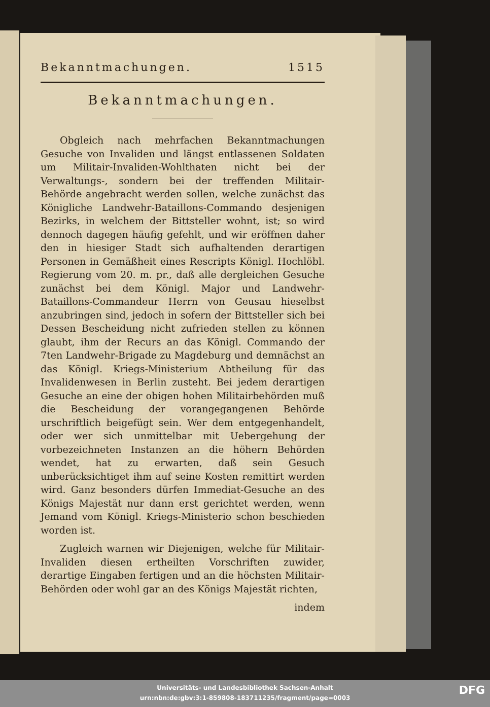Bekanntmachungen. 1515
Bekanntmachungen.
Obgleich nach mehrfachen Bekanntmachungen Gesuche von Invaliden und längst entlassenen Soldaten um Militair-Invaliden-Wohlthaten nicht bei der Verwaltungs-, sondern bei der treffenden Militair-Behörde angebracht werden sollen, welche zunächst das Königliche Landwehr-Bataillons-Commando desjenigen Bezirks, in welchem der Bittsteller wohnt, ist; so wird dennoch dagegen häufig gefehlt, und wir eröffnen daher den in hiesiger Stadt sich aufhaltenden derartigen Personen in Gemäßheit eines Rescripts Königl. Hochlöbl. Regierung vom 20. m. pr., daß alle dergleichen Gesuche zunächst bei dem Königl. Major und Landwehr-Bataillons-Commandeur Herrn von Geusau hieselbst anzubringen sind, jedoch in sofern der Bittsteller sich bei Dessen Bescheidung nicht zufrieden stellen zu können glaubt, ihm der Recurs an das Königl. Commando der 7ten Landwehr-Brigade zu Magdeburg und demnächst an das Königl. Kriegs-Ministerium Abtheilung für das Invalidenwesen in Berlin zusteht. Bei jedem derartigen Gesuche an eine der obigen hohen Militairbehörden muß die Bescheidung der vorangegangenen Behörde urschriftlich beigefügt sein. Wer dem entgegenhandelt, oder wer sich unmittelbar mit Uebergehung der vorbezeichneten Instanzen an die höhern Behörden wendet, hat zu erwarten, daß sein Gesuch unberücksichtiget ihm auf seine Kosten remittirt werden wird. Ganz besonders dürfen Immediat-Gesuche an des Königs Majestät nur dann erst gerichtet werden, wenn Jemand vom Königl. Kriegs-Ministerio schon beschieden worden ist.
Zugleich warnen wir Diejenigen, welche für Militair-Invaliden diesen ertheilten Vorschriften zuwider, derartige Eingaben fertigen und an die höchsten Militair-Behörden oder wohl gar an des Königs Majestät richten,
indem
Universitäts- und Landesbibliothek Sachsen-Anhalt
urn:nbn:de:gbv:3:1-859808-183711235/fragment/page=0003
DFG